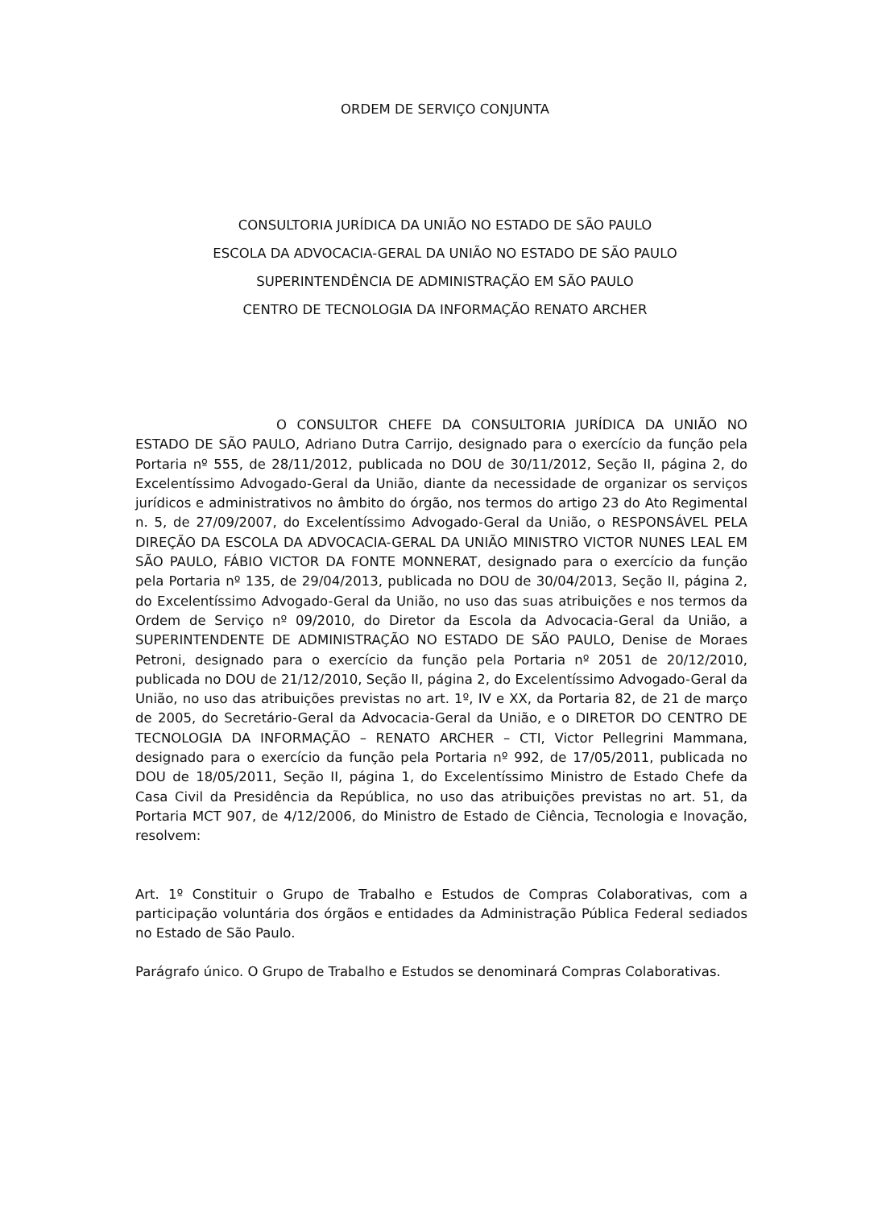ORDEM DE SERVIÇO CONJUNTA
CONSULTORIA JURÍDICA DA UNIÃO NO ESTADO DE SÃO PAULO
ESCOLA DA ADVOCACIA-GERAL DA UNIÃO NO ESTADO DE SÃO PAULO
SUPERINTENDÊNCIA DE ADMINISTRAÇÃO EM SÃO PAULO
CENTRO DE TECNOLOGIA DA INFORMAÇÃO RENATO ARCHER
O CONSULTOR CHEFE DA CONSULTORIA JURÍDICA DA UNIÃO NO ESTADO DE SÃO PAULO, Adriano Dutra Carrijo, designado para o exercício da função pela Portaria nº 555, de 28/11/2012, publicada no DOU de 30/11/2012, Seção II, página 2, do Excelentíssimo Advogado-Geral da União, diante da necessidade de organizar os serviços jurídicos e administrativos no âmbito do órgão, nos termos do artigo 23 do Ato Regimental n. 5, de 27/09/2007, do Excelentíssimo Advogado-Geral da União, o RESPONSÁVEL PELA DIREÇÃO DA ESCOLA DA ADVOCACIA-GERAL DA UNIÃO MINISTRO VICTOR NUNES LEAL EM SÃO PAULO, FÁBIO VICTOR DA FONTE MONNERAT, designado para o exercício da função pela Portaria nº 135, de 29/04/2013, publicada no DOU de 30/04/2013, Seção II, página 2, do Excelentíssimo Advogado-Geral da União, no uso das suas atribuições e nos termos da Ordem de Serviço nº 09/2010, do Diretor da Escola da Advocacia-Geral da União, a SUPERINTENDENTE DE ADMINISTRAÇÃO NO ESTADO DE SÃO PAULO, Denise de Moraes Petroni, designado para o exercício da função pela Portaria nº 2051 de 20/12/2010, publicada no DOU de 21/12/2010, Seção II, página 2, do Excelentíssimo Advogado-Geral da União, no uso das atribuições previstas no art. 1º, IV e XX, da Portaria 82, de 21 de março de 2005, do Secretário-Geral da Advocacia-Geral da União, e o DIRETOR DO CENTRO DE TECNOLOGIA DA INFORMAÇÃO – RENATO ARCHER – CTI, Victor Pellegrini Mammana, designado para o exercício da função pela Portaria nº 992, de 17/05/2011, publicada no DOU de 18/05/2011, Seção II, página 1, do Excelentíssimo Ministro de Estado Chefe da Casa Civil da Presidência da República, no uso das atribuições previstas no art. 51, da Portaria MCT 907, de 4/12/2006, do Ministro de Estado de Ciência, Tecnologia e Inovação, resolvem:
Art. 1º Constituir o Grupo de Trabalho e Estudos de Compras Colaborativas, com a participação voluntária dos órgãos e entidades da Administração Pública Federal sediados no Estado de São Paulo.
Parágrafo único. O Grupo de Trabalho e Estudos se denominará Compras Colaborativas.